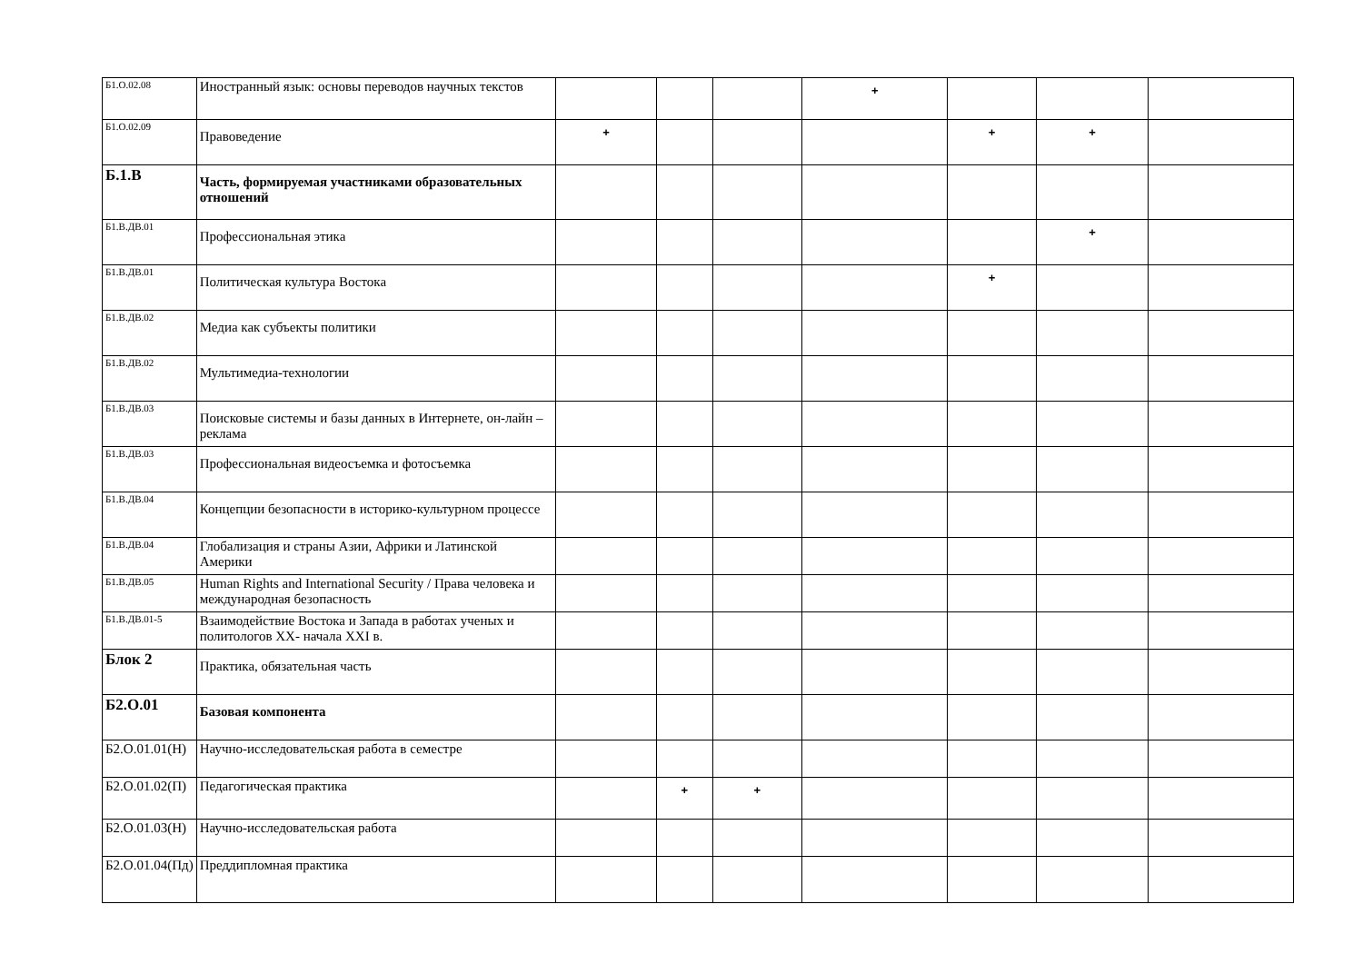| Б1.О.02.08 | Иностранный язык: основы переводов научных текстов | | | | + | | | |
| Б1.О.02.09 | Правоведение | + | | | | + | + | |
| Б.1.В | Часть, формируемая участниками образовательных отношений | | | | | | | |
| Б1.В.ДВ.01 | Профессиональная этика | | | | | | + | |
| Б1.В.ДВ.01 | Политическая культура Востока | | | | | + | | |
| Б1.В.ДВ.02 | Медиа как субъекты политики | | | | | | | |
| Б1.В.ДВ.02 | Мультимедиа-технологии | | | | | | | |
| Б1.В.ДВ.03 | Поисковые системы и базы данных в Интернете, он-лайн – реклама | | | | | | | |
| Б1.В.ДВ.03 | Профессиональная видеосъемка и фотосъемка | | | | | | | |
| Б1.В.ДВ.04 | Концепции безопасности в историко-культурном процессе | | | | | | | |
| Б1.В.ДВ.04 | Глобализация и страны Азии, Африки и Латинской Америки | | | | | | | |
| Б1.В.ДВ.05 | Human Rights and International Security / Права человека и международная безопасность | | | | | | | |
| Б1.В.ДВ.01-5 | Взаимодействие Востока и Запада в работах ученых и политологов XX- начала XXI в. | | | | | | | |
| Блок 2 | Практика, обязательная часть | | | | | | | |
| Б2.О.01 | Базовая компонента | | | | | | | |
| Б2.О.01.01(Н) | Научно-исследовательская работа в семестре | | | | | | | |
| Б2.О.01.02(П) | Педагогическая практика | | + | + | | | | |
| Б2.О.01.03(Н) | Научно-исследовательская работа | | | | | | | |
| Б2.О.01.04(Пд) | Преддипломная практика | | | | | | | |